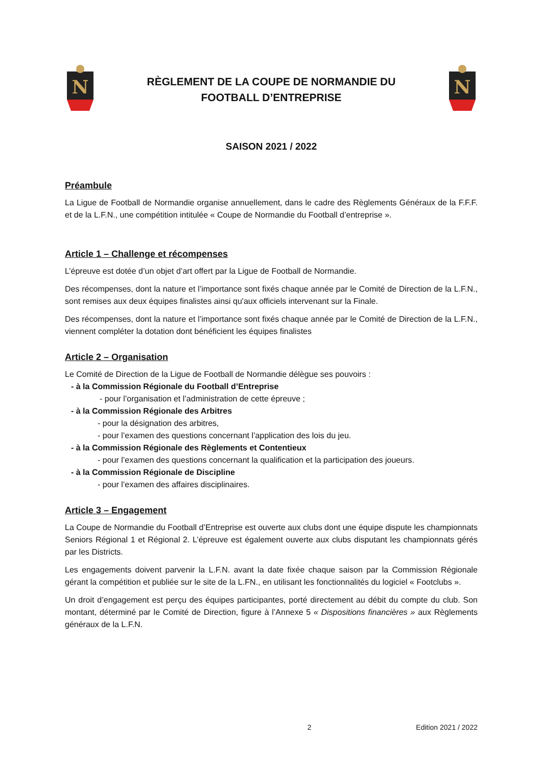N
RÈGLEMENT DE LA COUPE DE NORMANDIE DU
FOOTBALL D’ENTREPRISE
N
SAISON 2021 / 2022
Préambule
La Ligue de Football de Normandie organise annuellement, dans le cadre des Règlements Généraux de la F.F.F. et de la L.F.N., une compétition intitulée « Coupe de Normandie du Football d’entreprise ».
Article 1 – Challenge et récompenses
L’épreuve est dotée d’un objet d’art offert par la Ligue de Football de Normandie.
Des récompenses, dont la nature et l’importance sont fixés chaque année par le Comité de Direction de la L.F.N., sont remises aux deux équipes finalistes ainsi qu'aux officiels intervenant sur la Finale.
Des récompenses, dont la nature et l’importance sont fixés chaque année par le Comité de Direction de la L.F.N., viennent compléter la dotation dont bénéficient les équipes finalistes
Article 2 – Organisation
Le Comité de Direction de la Ligue de Football de Normandie délègue ses pouvoirs :
- à la Commission Régionale du Football d’Entreprise
- pour l’organisation et l’administration de cette épreuve ;
- à la Commission Régionale des Arbitres
- pour la désignation des arbitres,
- pour l’examen des questions concernant l’application des lois du jeu.
- à la Commission Régionale des Règlements et Contentieux
- pour l’examen des questions concernant la qualification et la participation des joueurs.
- à la Commission Régionale de Discipline
- pour l’examen des affaires disciplinaires.
Article 3 – Engagement
La Coupe de Normandie du Football d’Entreprise est ouverte aux clubs dont une équipe dispute les championnats Seniors Régional 1 et Régional 2. L’épreuve est également ouverte aux clubs disputant les championnats gérés par les Districts.
Les engagements doivent parvenir la L.F.N. avant la date fixée chaque saison par la Commission Régionale gérant la compétition et publiée sur le site de la L.FN., en utilisant les fonctionnalités du logiciel « Footclubs ».
Un droit d’engagement est perçu des équipes participantes, porté directement au débit du compte du club. Son montant, déterminé par le Comité de Direction, figure à l’Annexe 5 « Dispositions financières » aux Règlements généraux de la L.F.N.
2 Edition 2021 / 2022